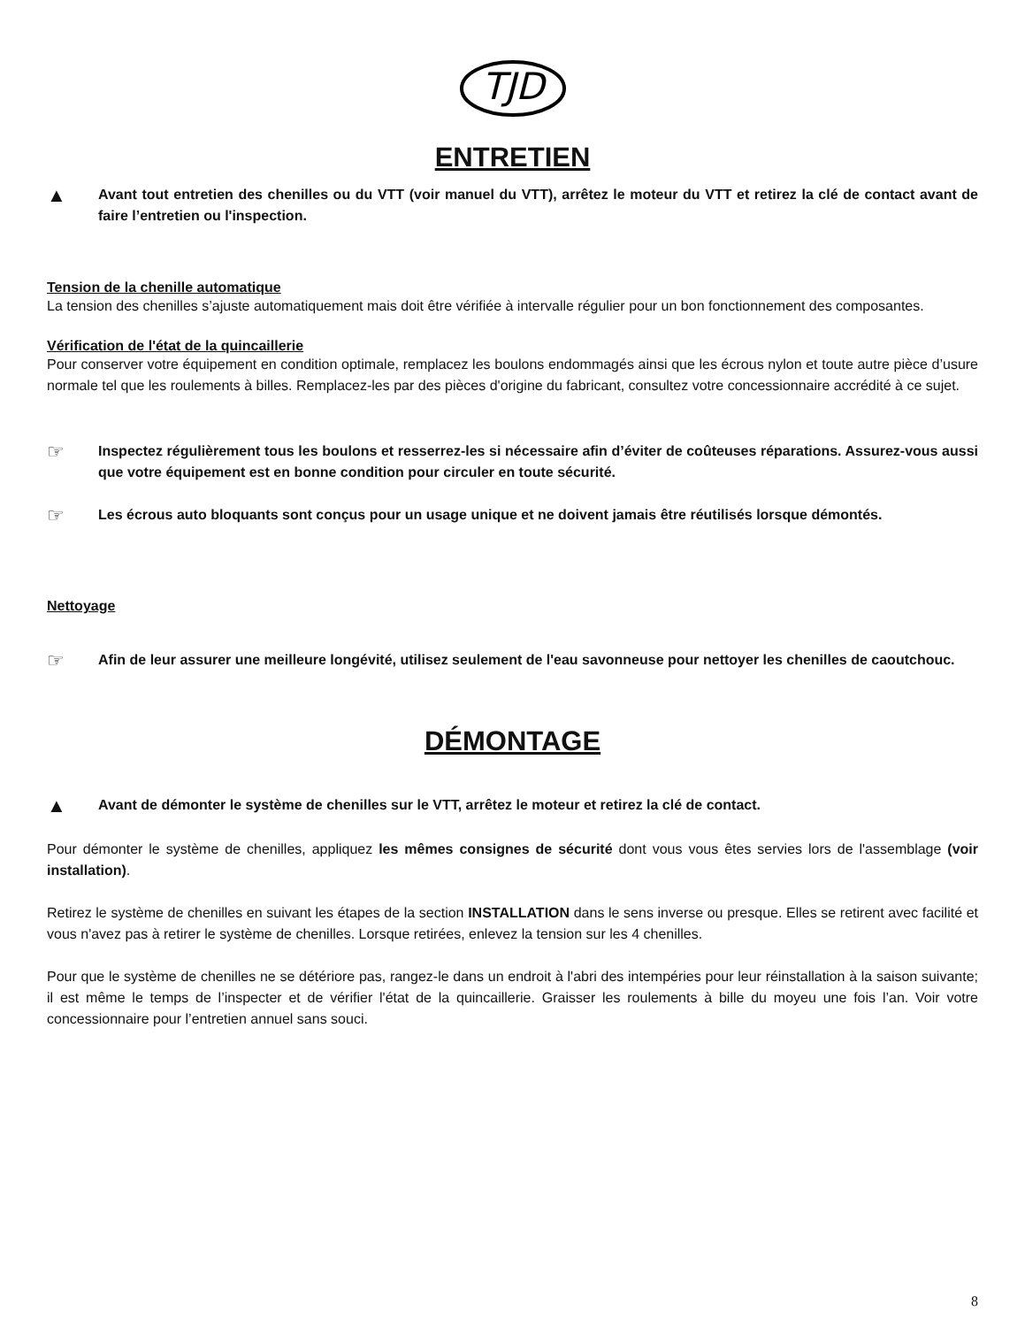TJD
ENTRETIEN
▲
Avant tout entretien des chenilles ou du VTT (voir manuel du VTT), arrêtez le moteur du VTT et retirez la clé de contact avant de faire l’entretien ou l'inspection.
Tension de la chenille automatique
La tension des chenilles s’ajuste automatiquement mais doit être vérifiée à intervalle régulier pour un bon fonctionnement des composantes.
Vérification de l'état de la quincaillerie
Pour conserver votre équipement en condition optimale, remplacez les boulons endommagés ainsi que les écrous nylon et toute autre pièce d’usure normale tel que les roulements à billes. Remplacez-les par des pièces d'origine du fabricant, consultez votre concessionnaire accrédité à ce sujet.
☞
Inspectez régulièrement tous les boulons et resserrez-les si nécessaire afin d’éviter de coûteuses réparations. Assurez-vous aussi que votre équipement est en bonne condition pour circuler en toute sécurité.
☞
Les écrous auto bloquants sont conçus pour un usage unique et ne doivent jamais être réutilisés lorsque démontés.
Nettoyage
☞
Afin de leur assurer une meilleure longévité, utilisez seulement de l'eau savonneuse pour nettoyer les chenilles de caoutchouc.
DÉMONTAGE
▲
Avant de démonter le système de chenilles sur le VTT, arrêtez le moteur et retirez la clé de contact.
Pour démonter le système de chenilles, appliquez les mêmes consignes de sécurité dont vous vous êtes servies lors de l'assemblage (voir installation).
Retirez le système de chenilles en suivant les étapes de la section INSTALLATION dans le sens inverse ou presque. Elles se retirent avec facilité et vous n'avez pas à retirer le système de chenilles. Lorsque retirées, enlevez la tension sur les 4 chenilles.
Pour que le système de chenilles ne se détériore pas, rangez-le dans un endroit à l'abri des intempéries pour leur réinstallation à la saison suivante; il est même le temps de l’inspecter et de vérifier l'état de la quincaillerie. Graisser les roulements à bille du moyeu une fois l’an. Voir votre concessionnaire pour l’entretien annuel sans souci.
8